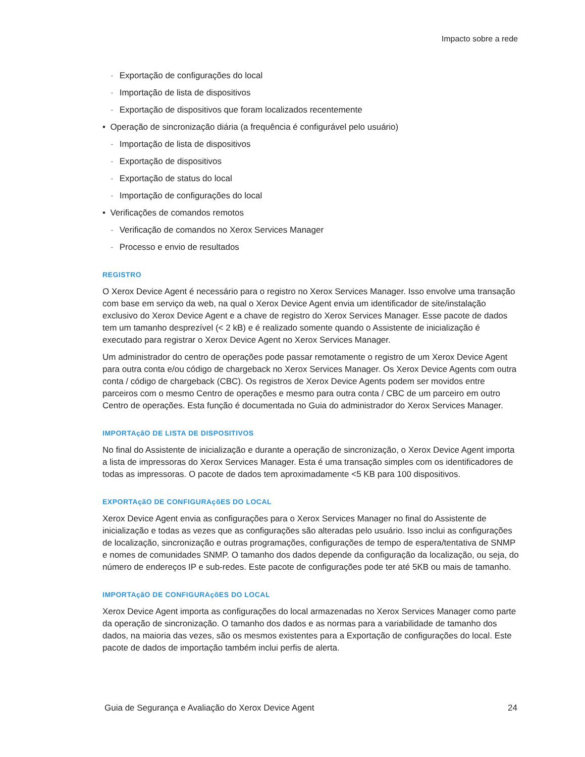Impacto sobre a rede
- Exportação de configurações do local
- Importação de lista de dispositivos
- Exportação de dispositivos que foram localizados recentemente
• Operação de sincronização diária (a frequência é configurável pelo usuário)
- Importação de lista de dispositivos
- Exportação de dispositivos
- Exportação de status do local
- Importação de configurações do local
• Verificações de comandos remotos
- Verificação de comandos no Xerox Services Manager
- Processo e envio de resultados
REGISTRO
O Xerox Device Agent é necessário para o registro no Xerox Services Manager. Isso envolve uma transação com base em serviço da web, na qual o Xerox Device Agent envia um identificador de site/instalação exclusivo do Xerox Device Agent e a chave de registro do Xerox Services Manager. Esse pacote de dados tem um tamanho desprezível (< 2 kB) e é realizado somente quando o Assistente de inicialização é executado para registrar o Xerox Device Agent no Xerox Services Manager.
Um administrador do centro de operações pode passar remotamente o registro de um Xerox Device Agent para outra conta e/ou código de chargeback no Xerox Services Manager. Os Xerox Device Agents com outra conta / código de chargeback (CBC). Os registros de Xerox Device Agents podem ser movidos entre parceiros com o mesmo Centro de operações e mesmo para outra conta / CBC de um parceiro em outro Centro de operações. Esta função é documentada no Guia do administrador do Xerox Services Manager.
IMPORTAçãO DE LISTA DE DISPOSITIVOS
No final do Assistente de inicialização e durante a operação de sincronização, o Xerox Device Agent importa a lista de impressoras do Xerox Services Manager. Esta é uma transação simples com os identificadores de todas as impressoras. O pacote de dados tem aproximadamente <5 KB para 100 dispositivos.
EXPORTAçãO DE CONFIGURAçõES DO LOCAL
Xerox Device Agent envia as configurações para o Xerox Services Manager no final do Assistente de inicialização e todas as vezes que as configurações são alteradas pelo usuário. Isso inclui as configurações de localização, sincronização e outras programações, configurações de tempo de espera/tentativa de SNMP e nomes de comunidades SNMP. O tamanho dos dados depende da configuração da localização, ou seja, do número de endereços IP e sub-redes. Este pacote de configurações pode ter até 5KB ou mais de tamanho.
IMPORTAçãO DE CONFIGURAçõES DO LOCAL
Xerox Device Agent importa as configurações do local armazenadas no Xerox Services Manager como parte da operação de sincronização. O tamanho dos dados e as normas para a variabilidade de tamanho dos dados, na maioria das vezes, são os mesmos existentes para a Exportação de configurações do local. Este pacote de dados de importação também inclui perfis de alerta.
Guia de Segurança e Avaliação do Xerox Device Agent 24